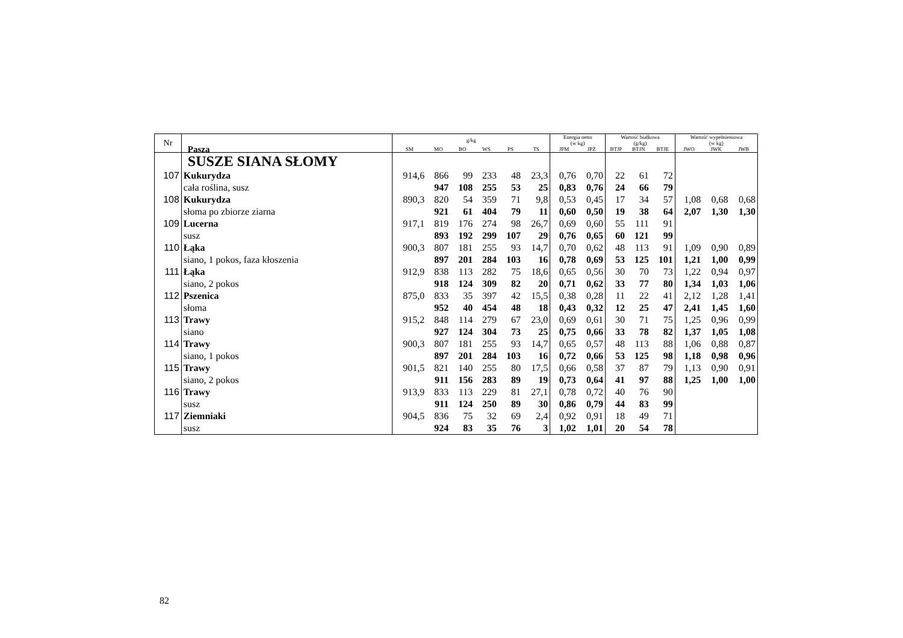| Nr | Pasza | g/kg | | | | | | Energia netto (w kg) | | Wartość białkowa (g/kg) | | | Wartość wypełnieniowa (w kg) | | |
| --- | --- | --- | --- | --- | --- | --- | --- | --- | --- | --- | --- | --- | --- | --- | --- |
| | | SM | MO | BO | WS | PS | TS | JPM | JPŻ | BTJP | BTJN | BTJE | JWO | JWK | JWB |
| | SUSZE SIANA SŁOMY | | | | | | | | | | | | | | |
| 107 | Kukurydza | 914,6 | 866 | 99 | 233 | 48 | 23,3 | 0,76 | 0,70 | 22 | 61 | 72 | | | |
| | cała roślina, susz | | 947 | 108 | 255 | 53 | 25 | 0,83 | 0,76 | 24 | 66 | 79 | | | |
| 108 | Kukurydza | 890,3 | 820 | 54 | 359 | 71 | 9,8 | 0,53 | 0,45 | 17 | 34 | 57 | 1,08 | 0,68 | 0,68 |
| | słoma po zbiorze ziarna | | 921 | 61 | 404 | 79 | 11 | 0,60 | 0,50 | 19 | 38 | 64 | 2,07 | 1,30 | 1,30 |
| 109 | Lucerna | 917,1 | 819 | 176 | 274 | 98 | 26,7 | 0,69 | 0,60 | 55 | 111 | 91 | | | |
| | susz | | 893 | 192 | 299 | 107 | 29 | 0,76 | 0,65 | 60 | 121 | 99 | | | |
| 110 | Łąka | 900,3 | 807 | 181 | 255 | 93 | 14,7 | 0,70 | 0,62 | 48 | 113 | 91 | 1,09 | 0,90 | 0,89 |
| | siano, 1 pokos, faza kłoszenia | | 897 | 201 | 284 | 103 | 16 | 0,78 | 0,69 | 53 | 125 | 101 | 1,21 | 1,00 | 0,99 |
| 111 | Łąka | 912,9 | 838 | 113 | 282 | 75 | 18,6 | 0,65 | 0,56 | 30 | 70 | 73 | 1,22 | 0,94 | 0,97 |
| | siano, 2 pokos | | 918 | 124 | 309 | 82 | 20 | 0,71 | 0,62 | 33 | 77 | 80 | 1,34 | 1,03 | 1,06 |
| 112 | Pszenica | 875,0 | 833 | 35 | 397 | 42 | 15,5 | 0,38 | 0,28 | 11 | 22 | 41 | 2,12 | 1,28 | 1,41 |
| | słoma | | 952 | 40 | 454 | 48 | 18 | 0,43 | 0,32 | 12 | 25 | 47 | 2,41 | 1,45 | 1,60 |
| 113 | Trawy | 915,2 | 848 | 114 | 279 | 67 | 23,0 | 0,69 | 0,61 | 30 | 71 | 75 | 1,25 | 0,96 | 0,99 |
| | siano | | 927 | 124 | 304 | 73 | 25 | 0,75 | 0,66 | 33 | 78 | 82 | 1,37 | 1,05 | 1,08 |
| 114 | Trawy | 900,3 | 807 | 181 | 255 | 93 | 14,7 | 0,65 | 0,57 | 48 | 113 | 88 | 1,06 | 0,88 | 0,87 |
| | siano, 1 pokos | | 897 | 201 | 284 | 103 | 16 | 0,72 | 0,66 | 53 | 125 | 98 | 1,18 | 0,98 | 0,96 |
| 115 | Trawy | 901,5 | 821 | 140 | 255 | 80 | 17,5 | 0,66 | 0,58 | 37 | 87 | 79 | 1,13 | 0,90 | 0,91 |
| | siano, 2 pokos | | 911 | 156 | 283 | 89 | 19 | 0,73 | 0,64 | 41 | 97 | 88 | 1,25 | 1,00 | 1,00 |
| 116 | Trawy | 913,9 | 833 | 113 | 229 | 81 | 27,1 | 0,78 | 0,72 | 40 | 76 | 90 | | | |
| | susz | | 911 | 124 | 250 | 89 | 30 | 0,86 | 0,79 | 44 | 83 | 99 | | | |
| 117 | Ziemniaki | 904,5 | 836 | 75 | 32 | 69 | 2,4 | 0,92 | 0,91 | 18 | 49 | 71 | | | |
| | susz | | 924 | 83 | 35 | 76 | 3 | 1,02 | 1,01 | 20 | 54 | 78 | | | |
82